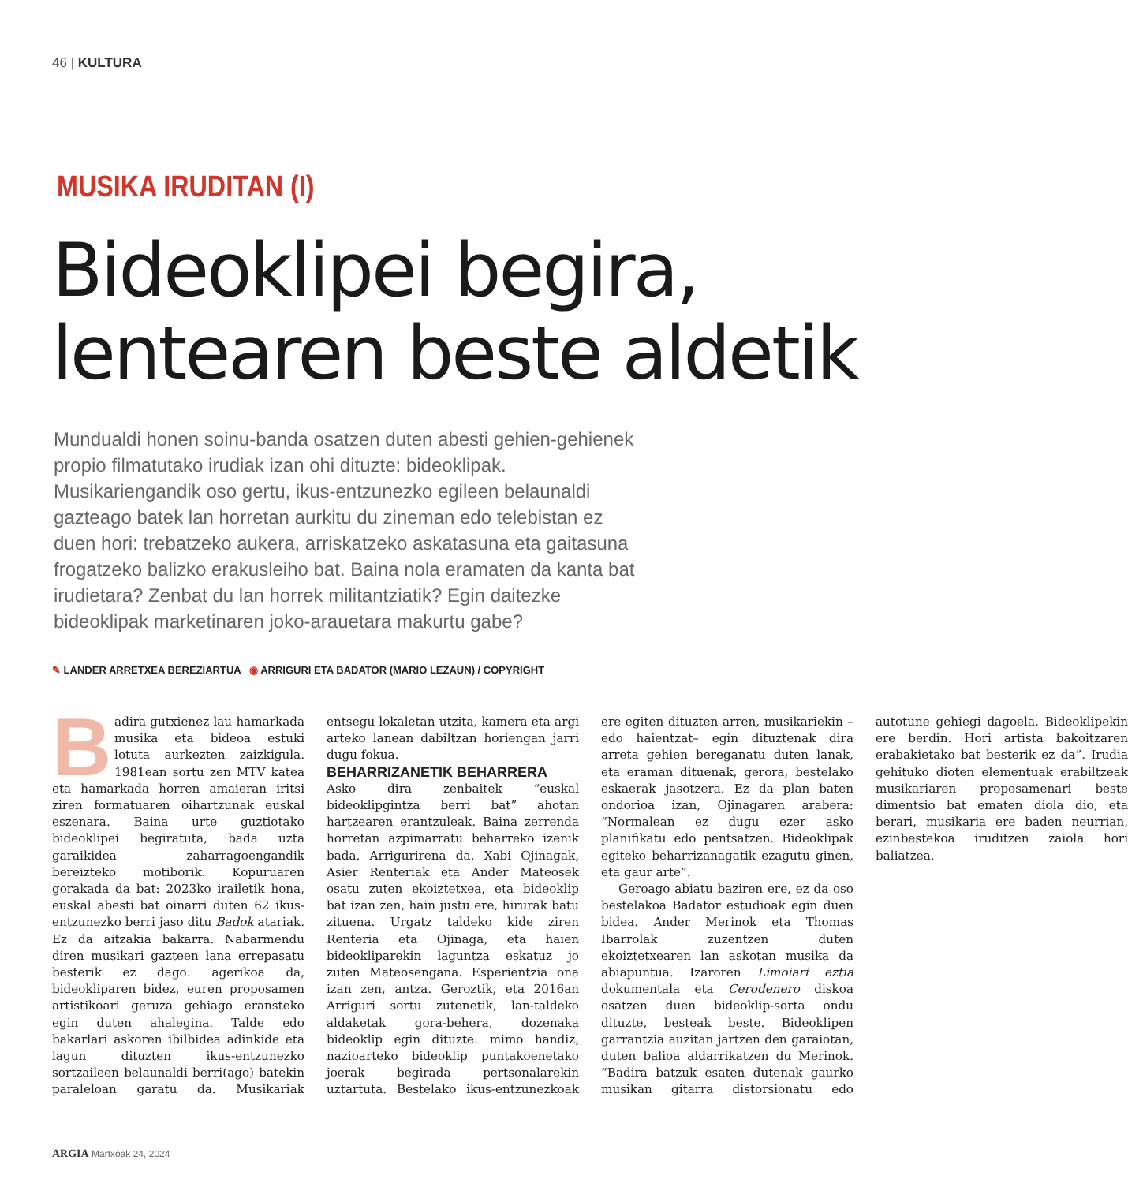46 | KULTURA
MUSIKA IRUDITAN (I)
Bideoklipei begira,
lentearen beste aldetik
Mundualdi honen soinu-banda osatzen duten abesti gehien-gehienek propio filmatutako irudiak izan ohi dituzte: bideoklipak. Musikariengandik oso gertu, ikus-entzunezko egileen belaunaldi gazteago batek lan horretan aurkitu du zineman edo telebistan ez duen hori: trebatzeko aukera, arriskatzeko askatasuna eta gaitasuna frogatzeko balizko erakusleiho bat. Baina nola eramaten da kanta bat irudietara? Zenbat du lan horrek militantziatik? Egin daitezke bideoklipak marketinaren joko-arauetara makurtu gabe?
✎ LANDER ARRETXEA BEREZIARTUA ◉ ARRIGURI ETA BADATOR (MARIO LEZAUN) / COPYRIGHT
Badira gutxienez lau hamarkada musika eta bideoa estuki lotuta aurkezten zaizkigula. 1981ean sortu zen MTV katea eta hamarkada horren amaieran iritsi ziren formatuaren oihartzunak euskal eszenara. Baina urte guztiotako bideoklipei begiratuta, bada uzta garaikidea zaharragoengandik bereizteko motiborik. Kopuruaren gorakada da bat: 2023ko irailetik hona, euskal abesti bat oinarri duten 62 ikus-entzunezko berri jaso ditu Badok atariak. Ez da aitzakia bakarra. Nabarmendu diren musikari gazteen lana errepasatu besterik ez dago: agerikoa da, bideokliparen bidez, euren proposamen artistikoari geruza gehiago eransteko egin duten ahalegina. Talde edo bakarlari askoren ibilbidea adinkide eta lagun dituzten ikus-entzunezko sortzaileen belaunaldi berri(ago) batekin paraleloan garatu da. Musikariak entsegu lokaletan utzita, kamera eta argi arteko lanean dabiltzan horiengan jarri dugu fokua.
BEHARRIZANETIK BEHARRERA
Asko dira zenbaitek “euskal bideoklipgintza berri bat” ahotan hartzearen erantzuleak. Baina zerrenda horretan azpimarratu beharreko izenik bada, Arrigurirena da. Xabi Ojinagak, Asier Renteriak eta Ander Mateosek osatu zuten ekoiztetxea, eta bideoklip bat izan zen, hain justu ere, hirurak batu zituena. Urgatz taldeko kide ziren Renteria eta Ojinaga, eta haien bideokliparekin laguntza eskatuz jo zuten Mateosengana. Esperientzia ona izan zen, antza. Geroztik, eta 2016an Arriguri sortu zutenetik, lan-taldeko aldaketak gora-behera, dozenaka bideoklip egin dituzte: mimo handiz, nazioarteko bideoklip puntakoenetako joerak begirada pertsonalarekin uztartuta. Bestelako ikus-entzunezkoak ere egiten dituzten arren, musikariekin –edo haientzat– egin dituztenak dira arreta gehien bereganatu duten lanak, eta eraman dituenak, gerora, bestelako eskaerak jasotzera. Ez da plan baten ondorioa izan, Ojinagaren arabera: “Normalean ez dugu ezer asko planifikatu edo pentsatzen. Bideoklipak egiteko beharrizanagatik ezagutu ginen, eta gaur arte”.
Geroago abiatu baziren ere, ez da oso bestelakoa Badator estudioak egin duen bidea. Ander Merinok eta Thomas Ibarrolak zuzentzen duten ekoiztetxearen lan askotan musika da abiapuntua. Izaroren Limoiari eztia dokumentala eta Cerodenero diskoa osatzen duen bideoklip-sorta ondu dituzte, besteak beste. Bideoklipen garrantzia auzitan jartzen den garaiotan, duten balioa aldarrikatzen du Merinok. “Badira batzuk esaten dutenak gaurko musikan gitarra distorsionatu edo autotune gehiegi dagoela. Bideoklipekin ere berdin. Hori artista bakoitzaren erabakietako bat besterik ez da”. Irudia gehituko dioten elementuak erabiltzeak musikariaren proposamenari beste dimentsio bat ematen diola dio, eta berari, musikaria ere baden neurrian, ezinbestekoa iruditzen zaiola hori baliatzea.
ARGIA Martxoak 24, 2024